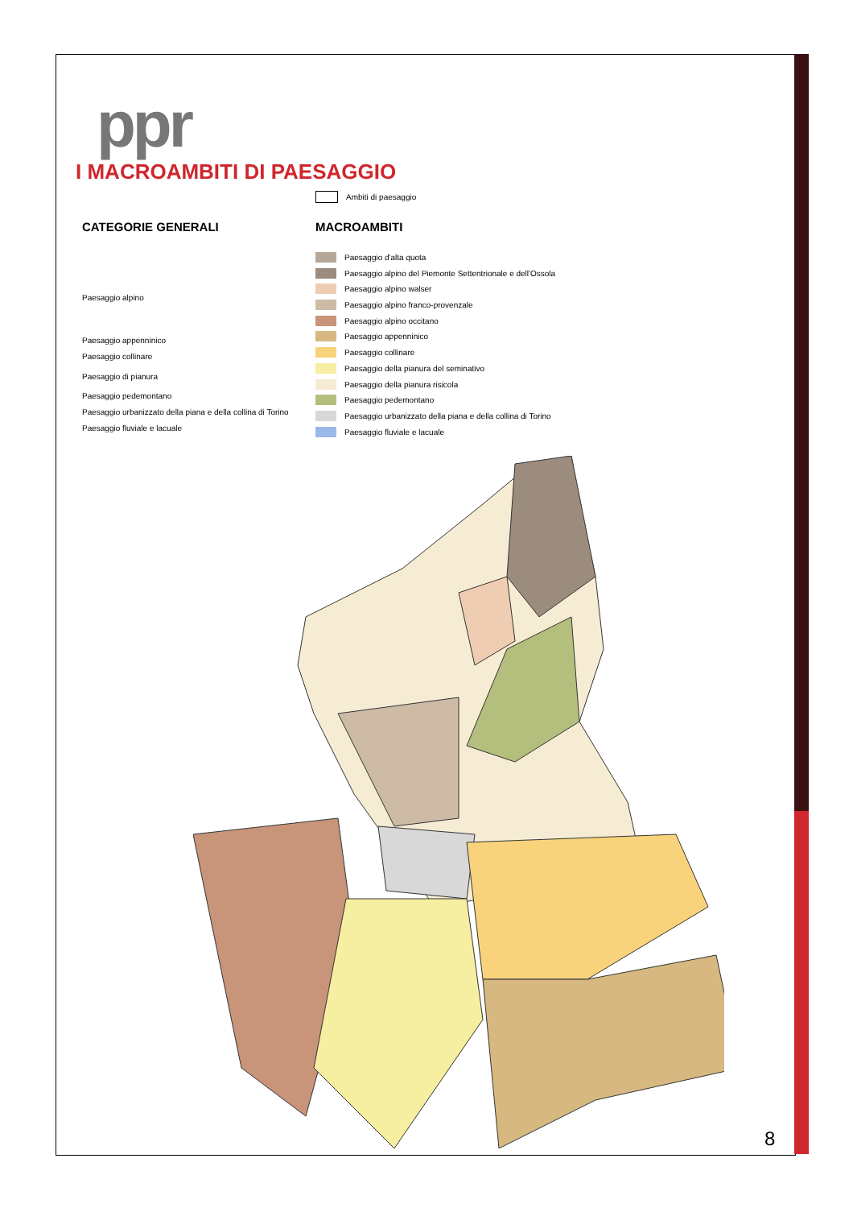ppr
I MACROAMBITI DI PAESAGGIO
CATEGORIE GENERALI
Paesaggio alpino
Paesaggio appenninico
Paesaggio collinare
Paesaggio di pianura
Paesaggio pedemontano
Paesaggio urbanizzato della piana e della collina di Torino
Paesaggio fluviale e lacuale
Ambiti di paesaggio
MACROAMBITI
Paesaggio d'alta quota
Paesaggio alpino del Piemonte Settentrionale e dell'Ossola
Paesaggio alpino walser
Paesaggio alpino franco-provenzale
Paesaggio alpino occitano
Paesaggio appenninico
Paesaggio collinare
Paesaggio della pianura del seminativo
Paesaggio della pianura risicola
Paesaggio pedemontano
Paesaggio urbanizzato della piana e della collina di Torino
Paesaggio fluviale e lacuale
8